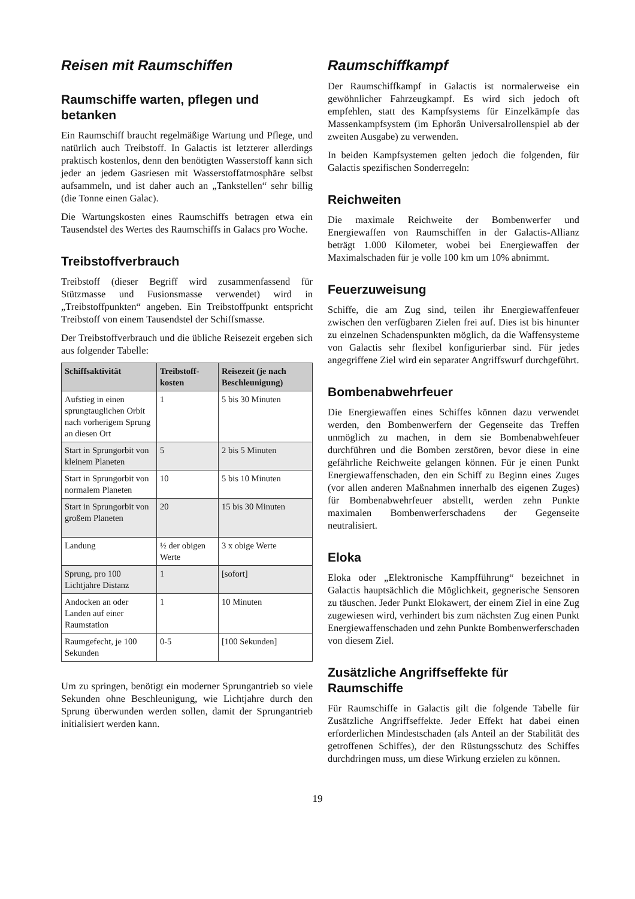Reisen mit Raumschiffen
Raumschiffe warten, pflegen und betanken
Ein Raumschiff braucht regelmäßige Wartung und Pflege, und natürlich auch Treibstoff. In Galactis ist letzterer allerdings praktisch kostenlos, denn den benötigten Wasserstoff kann sich jeder an jedem Gasriesen mit Wasserstoffatmosphäre selbst aufsammeln, und ist daher auch an „Tankstellen“ sehr billig (die Tonne einen Galac).
Die Wartungskosten eines Raumschiffs betragen etwa ein Tausendstel des Wertes des Raumschiffs in Galacs pro Woche.
Treibstoffverbrauch
Treibstoff (dieser Begriff wird zusammenfassend für Stützmasse und Fusionsmasse verwendet) wird in „Treibstoffpunkten“ angeben. Ein Treibstoffpunkt entspricht Treibstoff von einem Tausendstel der Schiffsmasse.
Der Treibstoffverbrauch und die übliche Reisezeit ergeben sich aus folgender Tabelle:
| Schiffsaktivität | Treibstoff-kosten | Reisezeit (je nach Beschleunigung) |
| --- | --- | --- |
| Aufstieg in einen sprungtauglichen Orbit nach vorherigem Sprung an diesen Ort | 1 | 5 bis 30 Minuten |
| Start in Sprungorbit von kleinem Planeten | 5 | 2 bis 5 Minuten |
| Start in Sprungorbit von normalem Planeten | 10 | 5 bis 10 Minuten |
| Start in Sprungorbit von großem Planeten | 20 | 15 bis 30 Minuten |
| Landung | ½ der obigen Werte | 3 x obige Werte |
| Sprung, pro 100 Lichtjahre Distanz | 1 | [sofort] |
| Andocken an oder Landen auf einer Raumstation | 1 | 10 Minuten |
| Raumgefecht, je 100 Sekunden | 0-5 | [100 Sekunden] |
Um zu springen, benötigt ein moderner Sprungantrieb so viele Sekunden ohne Beschleunigung, wie Lichtjahre durch den Sprung überwunden werden sollen, damit der Sprungantrieb initialisiert werden kann.
Raumschiffkampf
Der Raumschiffkampf in Galactis ist normalerweise ein gewöhnlicher Fahrzeugkampf. Es wird sich jedoch oft empfehlen, statt des Kampfsystems für Einzelkämpfe das Massenkampfsystem (im Ephorân Universalrollenspiel ab der zweiten Ausgabe) zu verwenden.
In beiden Kampfsystemen gelten jedoch die folgenden, für Galactis spezifischen Sonderregeln:
Reichweiten
Die maximale Reichweite der Bombenwerfer und Energiewaffen von Raumschiffen in der Galactis-Allianz beträgt 1.000 Kilometer, wobei bei Energiewaffen der Maximalschaden für je volle 100 km um 10% abnimmt.
Feuerzuweisung
Schiffe, die am Zug sind, teilen ihr Energiewaffenfeuer zwischen den verfügbaren Zielen frei auf. Dies ist bis hinunter zu einzelnen Schadenspunkten möglich, da die Waffensysteme von Galactis sehr flexibel konfigurierbar sind. Für jedes angegriffene Ziel wird ein separater Angriffswurf durchgeführt.
Bombenabwehrfeuer
Die Energiewaffen eines Schiffes können dazu verwendet werden, den Bombenwerfern der Gegenseite das Treffen unmöglich zu machen, in dem sie Bombenabwehfeuer durchführen und die Bomben zerstören, bevor diese in eine gefährliche Reichweite gelangen können. Für je einen Punkt Energiewaffenschaden, den ein Schiff zu Beginn eines Zuges (vor allen anderen Maßnahmen innerhalb des eigenen Zuges) für Bombenabwehrfeuer abstellt, werden zehn Punkte maximalen Bombenwerferschadens der Gegenseite neutralisiert.
Eloka
Eloka oder „Elektronische Kampfführung“ bezeichnet in Galactis hauptsächlich die Möglichkeit, gegnerische Sensoren zu täuschen. Jeder Punkt Elokawert, der einem Ziel in eine Zug zugewiesen wird, verhindert bis zum nächsten Zug einen Punkt Energiewaffenschaden und zehn Punkte Bombenwerferschaden von diesem Ziel.
Zusätzliche Angriffseffekte für Raumschiffe
Für Raumschiffe in Galactis gilt die folgende Tabelle für Zusätzliche Angriffseffekte. Jeder Effekt hat dabei einen erforderlichen Mindestschaden (als Anteil an der Stabilität des getroffenen Schiffes), der den Rüstungsschutz des Schiffes durchdringen muss, um diese Wirkung erzielen zu können.
19